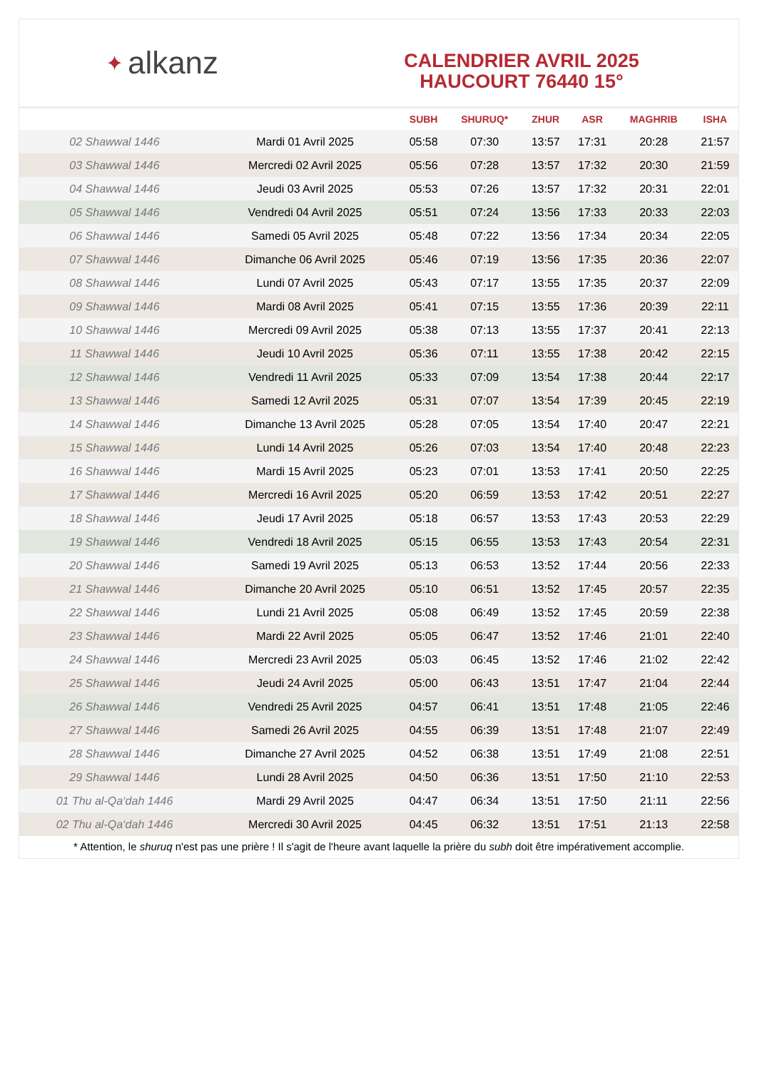✦ alkanz
CALENDRIER AVRIL 2025
HAUCOURT 76440 15°
| | | SUBH | SHURUQ* | ZHUR | ASR | MAGHRIB | ISHA |
| --- | --- | --- | --- | --- | --- | --- | --- |
| 02 Shawwal 1446 | Mardi 01 Avril 2025 | 05:58 | 07:30 | 13:57 | 17:31 | 20:28 | 21:57 |
| 03 Shawwal 1446 | Mercredi 02 Avril 2025 | 05:56 | 07:28 | 13:57 | 17:32 | 20:30 | 21:59 |
| 04 Shawwal 1446 | Jeudi 03 Avril 2025 | 05:53 | 07:26 | 13:57 | 17:32 | 20:31 | 22:01 |
| 05 Shawwal 1446 | Vendredi 04 Avril 2025 | 05:51 | 07:24 | 13:56 | 17:33 | 20:33 | 22:03 |
| 06 Shawwal 1446 | Samedi 05 Avril 2025 | 05:48 | 07:22 | 13:56 | 17:34 | 20:34 | 22:05 |
| 07 Shawwal 1446 | Dimanche 06 Avril 2025 | 05:46 | 07:19 | 13:56 | 17:35 | 20:36 | 22:07 |
| 08 Shawwal 1446 | Lundi 07 Avril 2025 | 05:43 | 07:17 | 13:55 | 17:35 | 20:37 | 22:09 |
| 09 Shawwal 1446 | Mardi 08 Avril 2025 | 05:41 | 07:15 | 13:55 | 17:36 | 20:39 | 22:11 |
| 10 Shawwal 1446 | Mercredi 09 Avril 2025 | 05:38 | 07:13 | 13:55 | 17:37 | 20:41 | 22:13 |
| 11 Shawwal 1446 | Jeudi 10 Avril 2025 | 05:36 | 07:11 | 13:55 | 17:38 | 20:42 | 22:15 |
| 12 Shawwal 1446 | Vendredi 11 Avril 2025 | 05:33 | 07:09 | 13:54 | 17:38 | 20:44 | 22:17 |
| 13 Shawwal 1446 | Samedi 12 Avril 2025 | 05:31 | 07:07 | 13:54 | 17:39 | 20:45 | 22:19 |
| 14 Shawwal 1446 | Dimanche 13 Avril 2025 | 05:28 | 07:05 | 13:54 | 17:40 | 20:47 | 22:21 |
| 15 Shawwal 1446 | Lundi 14 Avril 2025 | 05:26 | 07:03 | 13:54 | 17:40 | 20:48 | 22:23 |
| 16 Shawwal 1446 | Mardi 15 Avril 2025 | 05:23 | 07:01 | 13:53 | 17:41 | 20:50 | 22:25 |
| 17 Shawwal 1446 | Mercredi 16 Avril 2025 | 05:20 | 06:59 | 13:53 | 17:42 | 20:51 | 22:27 |
| 18 Shawwal 1446 | Jeudi 17 Avril 2025 | 05:18 | 06:57 | 13:53 | 17:43 | 20:53 | 22:29 |
| 19 Shawwal 1446 | Vendredi 18 Avril 2025 | 05:15 | 06:55 | 13:53 | 17:43 | 20:54 | 22:31 |
| 20 Shawwal 1446 | Samedi 19 Avril 2025 | 05:13 | 06:53 | 13:52 | 17:44 | 20:56 | 22:33 |
| 21 Shawwal 1446 | Dimanche 20 Avril 2025 | 05:10 | 06:51 | 13:52 | 17:45 | 20:57 | 22:35 |
| 22 Shawwal 1446 | Lundi 21 Avril 2025 | 05:08 | 06:49 | 13:52 | 17:45 | 20:59 | 22:38 |
| 23 Shawwal 1446 | Mardi 22 Avril 2025 | 05:05 | 06:47 | 13:52 | 17:46 | 21:01 | 22:40 |
| 24 Shawwal 1446 | Mercredi 23 Avril 2025 | 05:03 | 06:45 | 13:52 | 17:46 | 21:02 | 22:42 |
| 25 Shawwal 1446 | Jeudi 24 Avril 2025 | 05:00 | 06:43 | 13:51 | 17:47 | 21:04 | 22:44 |
| 26 Shawwal 1446 | Vendredi 25 Avril 2025 | 04:57 | 06:41 | 13:51 | 17:48 | 21:05 | 22:46 |
| 27 Shawwal 1446 | Samedi 26 Avril 2025 | 04:55 | 06:39 | 13:51 | 17:48 | 21:07 | 22:49 |
| 28 Shawwal 1446 | Dimanche 27 Avril 2025 | 04:52 | 06:38 | 13:51 | 17:49 | 21:08 | 22:51 |
| 29 Shawwal 1446 | Lundi 28 Avril 2025 | 04:50 | 06:36 | 13:51 | 17:50 | 21:10 | 22:53 |
| 01 Thu al-Qa‘dah 1446 | Mardi 29 Avril 2025 | 04:47 | 06:34 | 13:51 | 17:50 | 21:11 | 22:56 |
| 02 Thu al-Qa‘dah 1446 | Mercredi 30 Avril 2025 | 04:45 | 06:32 | 13:51 | 17:51 | 21:13 | 22:58 |
* Attention, le shuruq n'est pas une prière ! Il s'agit de l'heure avant laquelle la prière du subh doit être impérativement accomplie.